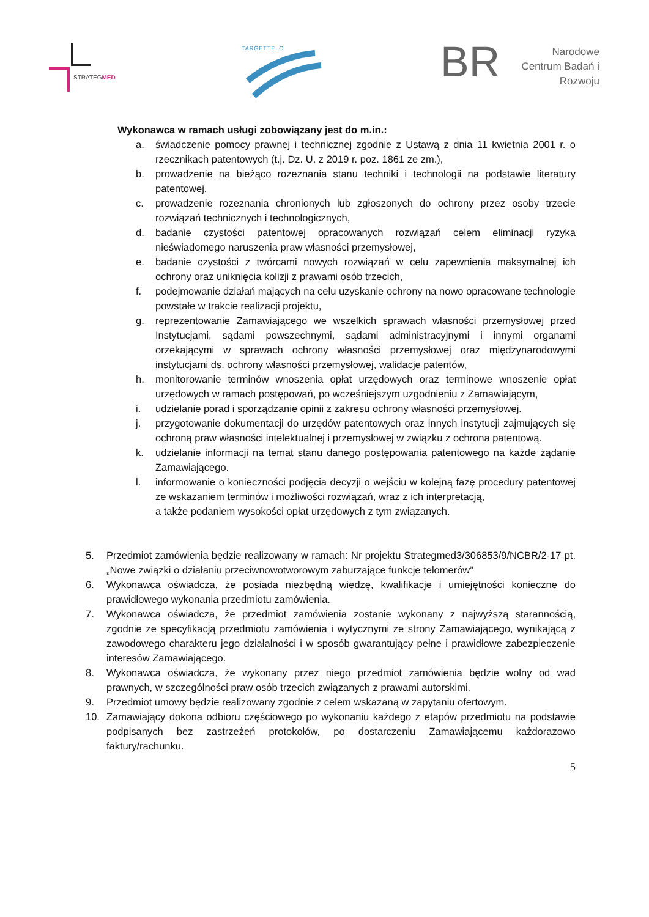STRATEGMED
TARGETTELO
BR
Narodowe Centrum Badań i Rozwoju
Wykonawca w ramach usługi zobowiązany jest do m.in.:
a. świadczenie pomocy prawnej i technicznej zgodnie z Ustawą z dnia 11 kwietnia 2001 r. o rzecznikach patentowych (t.j. Dz. U. z 2019 r. poz. 1861 ze zm.),
b. prowadzenie na bieżąco rozeznania stanu techniki i technologii na podstawie literatury patentowej,
c. prowadzenie rozeznania chronionych lub zgłoszonych do ochrony przez osoby trzecie rozwiązań technicznych i technologicznych,
d. badanie czystości patentowej opracowanych rozwiązań celem eliminacji ryzyka nieświadomego naruszenia praw własności przemysłowej,
e. badanie czystości z twórcami nowych rozwiązań w celu zapewnienia maksymalnej ich ochrony oraz uniknięcia kolizji z prawami osób trzecich,
f. podejmowanie działań mających na celu uzyskanie ochrony na nowo opracowane technologie powstałe w trakcie realizacji projektu,
g. reprezentowanie Zamawiającego we wszelkich sprawach własności przemysłowej przed Instytucjami, sądami powszechnymi, sądami administracyjnymi i innymi organami orzekającymi w sprawach ochrony własności przemysłowej oraz międzynarodowymi instytucjami ds. ochrony własności przemysłowej, walidacje patentów,
h. monitorowanie terminów wnoszenia opłat urzędowych oraz terminowe wnoszenie opłat urzędowych w ramach postępowań, po wcześniejszym uzgodnieniu z Zamawiającym,
i. udzielanie porad i sporządzanie opinii z zakresu ochrony własności przemysłowej.
j. przygotowanie dokumentacji do urzędów patentowych oraz innych instytucji zajmujących się ochroną praw własności intelektualnej i przemysłowej w związku z ochrona patentową.
k. udzielanie informacji na temat stanu danego postępowania patentowego na każde żądanie Zamawiającego.
l. informowanie o konieczności podjęcia decyzji o wejściu w kolejną fazę procedury patentowej ze wskazaniem terminów i możliwości rozwiązań, wraz z ich interpretacją,
a także podaniem wysokości opłat urzędowych z tym związanych.
5. Przedmiot zamówienia będzie realizowany w ramach: Nr projektu Strategmed3/306853/9/NCBR/2-17 pt. „Nowe związki o działaniu przeciwnowotworowym zaburzające funkcje telomerów”
6. Wykonawca oświadcza, że posiada niezbędną wiedzę, kwalifikacje i umiejętności konieczne do prawidłowego wykonania przedmiotu zamówienia.
7. Wykonawca oświadcza, że przedmiot zamówienia zostanie wykonany z najwyższą starannością, zgodnie ze specyfikacją przedmiotu zamówienia i wytycznymi ze strony Zamawiającego, wynikającą z zawodowego charakteru jego działalności i w sposób gwarantujący pełne i prawidłowe zabezpieczenie interesów Zamawiającego.
8. Wykonawca oświadcza, że wykonany przez niego przedmiot zamówienia będzie wolny od wad prawnych, w szczególności praw osób trzecich związanych z prawami autorskimi.
9. Przedmiot umowy będzie realizowany zgodnie z celem wskazaną w zapytaniu ofertowym.
10. Zamawiający dokona odbioru częściowego po wykonaniu każdego z etapów przedmiotu na podstawie podpisanych bez zastrzeżeń protokołów, po dostarczeniu Zamawiającemu każdorazowo faktury/rachunku.
5